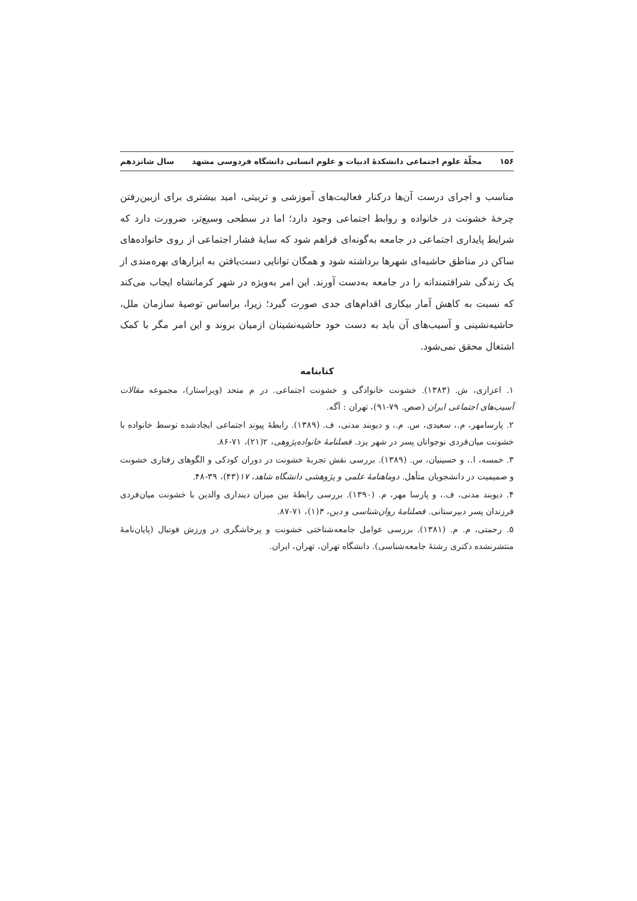۱۵۶ مجلّهٔ علوم اجتماعی دانشکدهٔ ادبیات و علوم انسانی دانشگاه فردوسی مشهد سال شانزدهم
مناسب و اجرای درست آن‌ها درکنار فعالیت‌های آموزشی و تربیتی، امید بیشتری برای ازبین‌رفتن چرخهٔ خشونت در خانواده و روابط اجتماعی وجود دارد؛ اما در سطحی وسیع‌تر، ضرورت دارد که شرایط پایداری اجتماعی در جامعه به‌گونه‌ای فراهم شود که سایهٔ فشار اجتماعی از روی خانواده‌های ساکن در مناطق حاشیه‌ای شهرها برداشته شود و همگان توانایی دست‌یافتن به ابزارهای بهره‌مندی از یک زندگی شرافتمندانه را در جامعه به‌دست آورند. این امر به‌ویژه در شهر کرمانشاه ایجاب می‌کند که نسبت به کاهش آمار بیکاری اقدام‌های جدی صورت گیرد؛ زیرا، براساس توصیهٔ سازمان ملل، حاشیه‌نشینی و آسیب‌های آن باید به دست خود حاشیه‌نشینان ازمیان بروند و این امر مگر با کمک اشتغال محقق نمی‌شود.
کتابنامه
۱. اعزازی، ش. (۱۳۸۳). خشونت خانوادگی و خشونت اجتماعی. در م متحد (ویراستار)، مجموعه مقالات آسیب‌های اجتماعی ایران (صص. ۷۹-۹۱)، تهران : آگه.
۲. پارسامهر، م.، سعیدی، س. م.، و دیوبند مدنی، ف. (۱۳۸۹). رابطهٔ پیوند اجتماعی ایجادشده توسط خانواده با خشونت میان‌فردی نوجوانان پسر در شهر یزد. فصلنامهٔ خانواده‌پژوهی، ۲(۲۱)، ۷۱-۸۶.
۳. خمسه، ا.، و حسینیان، س. (۱۳۸۹). بررسی نقش تجربهٔ خشونت در دوران کودکی و الگوهای رفتاری خشونت و صمیمیت در دانشجویان متأهل. دوماهنامهٔ علمی و پژوهشی دانشگاه شاهد، ۱۷(۴۳)، ۳۹-۴۸.
۴. دیوبند مدنی، ف.، و پارسا مهر، م. (۱۳۹۰). بررسی رابطهٔ بین میزان دینداری والدین با خشونت میان‌فردی فرزندان پسر دبیرستانی. فصلنامهٔ روان‌شناسی و دین، ۴(۱)، ۷۱-۸۷.
۵. رحمتی، م. م. (۱۳۸۱). بررسی عوامل جامعه‌شناختی خشونت و پرخاشگری در ورزش فوتبال (پایان‌نامهٔ منتشرنشده دکتری رشتهٔ جامعه‌شناسی). دانشگاه تهران، تهران، ایران.